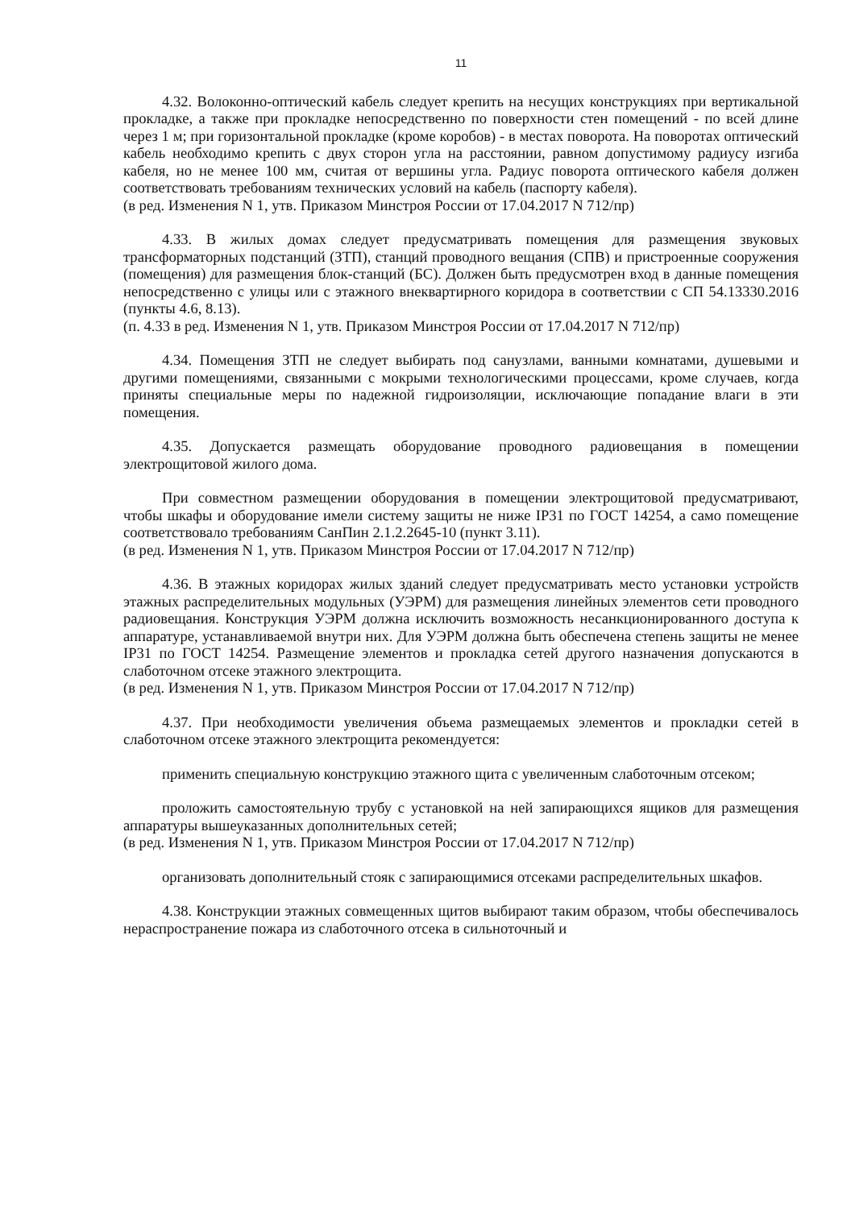11
4.32. Волоконно-оптический кабель следует крепить на несущих конструкциях при вертикальной прокладке, а также при прокладке непосредственно по поверхности стен помещений - по всей длине через 1 м; при горизонтальной прокладке (кроме коробов) - в местах поворота. На поворотах оптический кабель необходимо крепить с двух сторон угла на расстоянии, равном допустимому радиусу изгиба кабеля, но не менее 100 мм, считая от вершины угла. Радиус поворота оптического кабеля должен соответствовать требованиям технических условий на кабель (паспорту кабеля).
(в ред. Изменения N 1, утв. Приказом Минстроя России от 17.04.2017 N 712/пр)
4.33. В жилых домах следует предусматривать помещения для размещения звуковых трансформаторных подстанций (ЗТП), станций проводного вещания (СПВ) и пристроенные сооружения (помещения) для размещения блок-станций (БС). Должен быть предусмотрен вход в данные помещения непосредственно с улицы или с этажного внеквартирного коридора в соответствии с СП 54.13330.2016 (пункты 4.6, 8.13).
(п. 4.33 в ред. Изменения N 1, утв. Приказом Минстроя России от 17.04.2017 N 712/пр)
4.34. Помещения ЗТП не следует выбирать под санузлами, ванными комнатами, душевыми и другими помещениями, связанными с мокрыми технологическими процессами, кроме случаев, когда приняты специальные меры по надежной гидроизоляции, исключающие попадание влаги в эти помещения.
4.35. Допускается размещать оборудование проводного радиовещания в помещении электрощитовой жилого дома.
При совместном размещении оборудования в помещении электрощитовой предусматривают, чтобы шкафы и оборудование имели систему защиты не ниже IP31 по ГОСТ 14254, а само помещение соответствовало требованиям СанПин 2.1.2.2645-10 (пункт 3.11).
(в ред. Изменения N 1, утв. Приказом Минстроя России от 17.04.2017 N 712/пр)
4.36. В этажных коридорах жилых зданий следует предусматривать место установки устройств этажных распределительных модульных (УЭРМ) для размещения линейных элементов сети проводного радиовещания. Конструкция УЭРМ должна исключить возможность несанкционированного доступа к аппаратуре, устанавливаемой внутри них. Для УЭРМ должна быть обеспечена степень защиты не менее IP31 по ГОСТ 14254. Размещение элементов и прокладка сетей другого назначения допускаются в слаботочном отсеке этажного электрощита.
(в ред. Изменения N 1, утв. Приказом Минстроя России от 17.04.2017 N 712/пр)
4.37. При необходимости увеличения объема размещаемых элементов и прокладки сетей в слаботочном отсеке этажного электрощита рекомендуется:
применить специальную конструкцию этажного щита с увеличенным слаботочным отсеком;
проложить самостоятельную трубу с установкой на ней запирающихся ящиков для размещения аппаратуры вышеуказанных дополнительных сетей;
(в ред. Изменения N 1, утв. Приказом Минстроя России от 17.04.2017 N 712/пр)
организовать дополнительный стояк с запирающимися отсеками распределительных шкафов.
4.38. Конструкции этажных совмещенных щитов выбирают таким образом, чтобы обеспечивалось нераспространение пожара из слаботочного отсека в сильноточный и